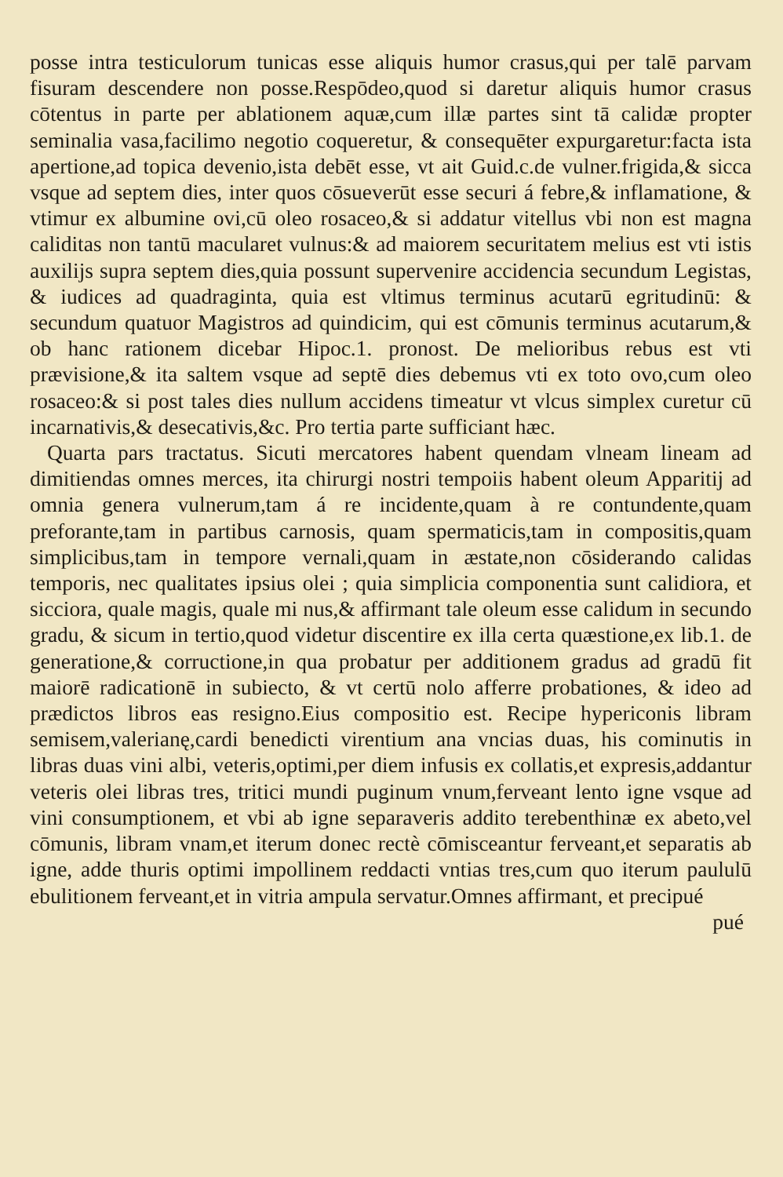posse intra testiculorum tunicas esse aliquis humor crasus,qui per talē parvam fisuram descendere non posse.Respōdeo,quod si daretur aliquis humor crasus cōtentus in parte per ablationem aquæ,cum illæ partes sint tā calidæ propter seminalia vasa,facilimo negotio coqueretur, & consequēter expurgaretur:facta ista apertione,ad topica devenio,ista debēt esse, vt ait Guid.c.de vulner.frigida,& sicca vsque ad septem dies, inter quos cōsueverūt esse securi á febre,& inflamatione, & vtimur ex albumine ovi,cū oleo rosaceo,& si addatur vitellus vbi non est magna caliditas non tantū macularet vulnus:& ad maiorem securitatem melius est vti istis auxilijs supra septem dies,quia possunt supervenire accidencia secundum Legistas, & iudices ad quadraginta, quia est vltimus terminus acutarū egritudinū: & secundum quatuor Magistros ad quindicim, qui est cōmunis terminus acutarum,& ob hanc rationem dicebar Hipoc.1. pronost. De melioribus rebus est vti prævisione,& ita saltem vsque ad septē dies debemus vti ex toto ovo,cum oleo rosaceo:& si post tales dies nullum accidens timeatur vt vlcus simplex curetur cū incarnativis,& desecativis,&c. Pro tertia parte sufficiant hæc.
Quarta pars tractatus. Sicuti mercatores habent quendam vlneam lineam ad dimitiendas omnes merces, ita chirurgi nostri tempoiis habent oleum Apparitij ad omnia genera vulnerum,tam á re incidente,quam à re contundente,quam preforante,tam in partibus carnosis, quam spermaticis,tam in compositis,quam simplicibus,tam in tempore vernali,quam in æstate,non cōsiderando calidas temporis, nec qualitates ipsius olei ; quia simplicia componentia sunt calidiora, et sicciora, quale magis, quale mi nus,& affirmant tale oleum esse calidum in secundo gradu, & sicum in tertio,quod videtur discentire ex illa certa quæstione,ex lib.1. de generatione,& corructione,in qua probatur per additionem gradus ad gradū fit maiorē radicationē in subiecto, & vt certū nolo afferre probationes, & ideo ad prædictos libros eas resigno.Eius compositio est. Recipe hypericonis libram semisem,valerianę,cardi benedicti virentium ana vncias duas, his cominutis in libras duas vini albi, veteris,optimi,per diem infusis ex collatis,et expresis,addantur veteris olei libras tres, tritici mundi puginum vnum,ferveant lento igne vsque ad vini consumptionem, et vbi ab igne separaveris addito terebenthinæ ex abeto,vel cōmunis, libram vnam,et iterum donec rectè cōmisceantur ferveant,et separatis ab igne, adde thuris optimi impollinem reddacti vntias tres,cum quo iterum paululū ebulitionem ferveant,et in vitria ampula servatur.Omnes affirmant, et precipué
pué